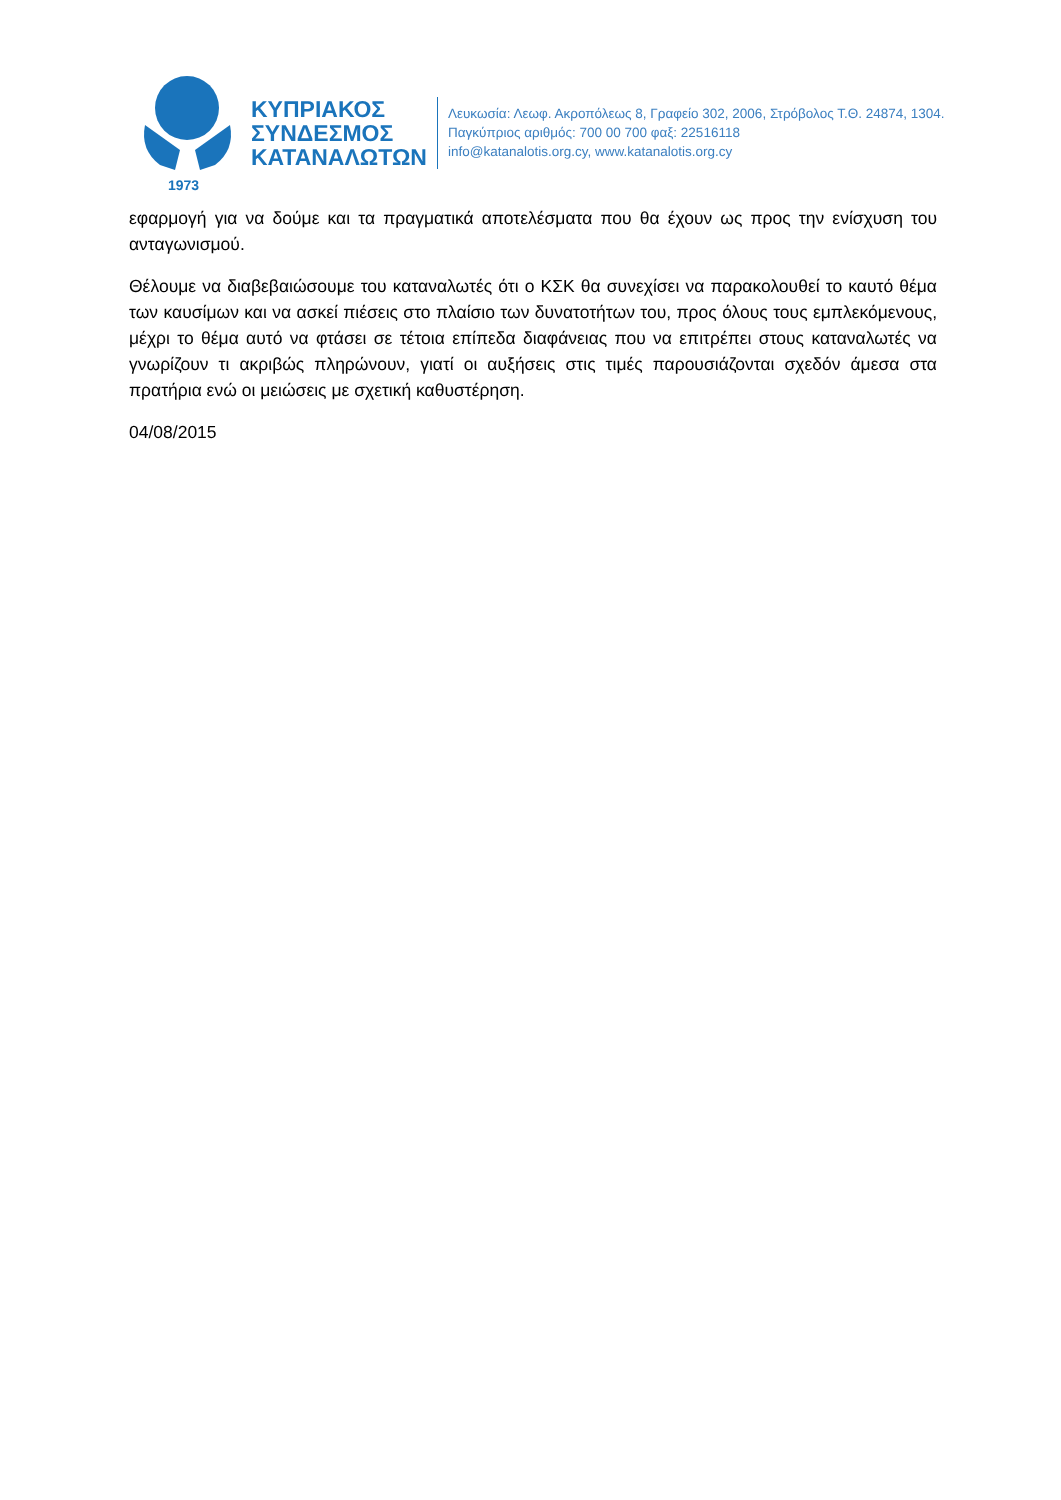1973
ΚΥΠΡΙΑΚΟΣ
ΣΥΝΔΕΣΜΟΣ
ΚΑΤΑΝΑΛΩΤΩΝ
Λευκωσία: Λεωφ. Ακροπόλεως 8, Γραφείο 302, 2006, Στρόβολος Τ.Θ. 24874, 1304.
Παγκύπριος αριθμός: 700 00 700 φαξ: 22516118
info@katanalotis.org.cy, www.katanalotis.org.cy
εφαρμογή για να δούμε και τα πραγματικά αποτελέσματα που θα έχουν ως προς την ενίσχυση του ανταγωνισμού.
Θέλουμε να διαβεβαιώσουμε του καταναλωτές ότι ο ΚΣΚ θα συνεχίσει να παρακολουθεί το καυτό θέμα των καυσίμων και να ασκεί πιέσεις στο πλαίσιο των δυνατοτήτων του, προς όλους τους εμπλεκόμενους, μέχρι το θέμα αυτό να φτάσει σε τέτοια επίπεδα διαφάνειας που να επιτρέπει στους καταναλωτές να γνωρίζουν τι ακριβώς πληρώνουν, γιατί οι αυξήσεις στις τιμές παρουσιάζονται σχεδόν άμεσα στα πρατήρια ενώ οι μειώσεις με σχετική καθυστέρηση.
04/08/2015